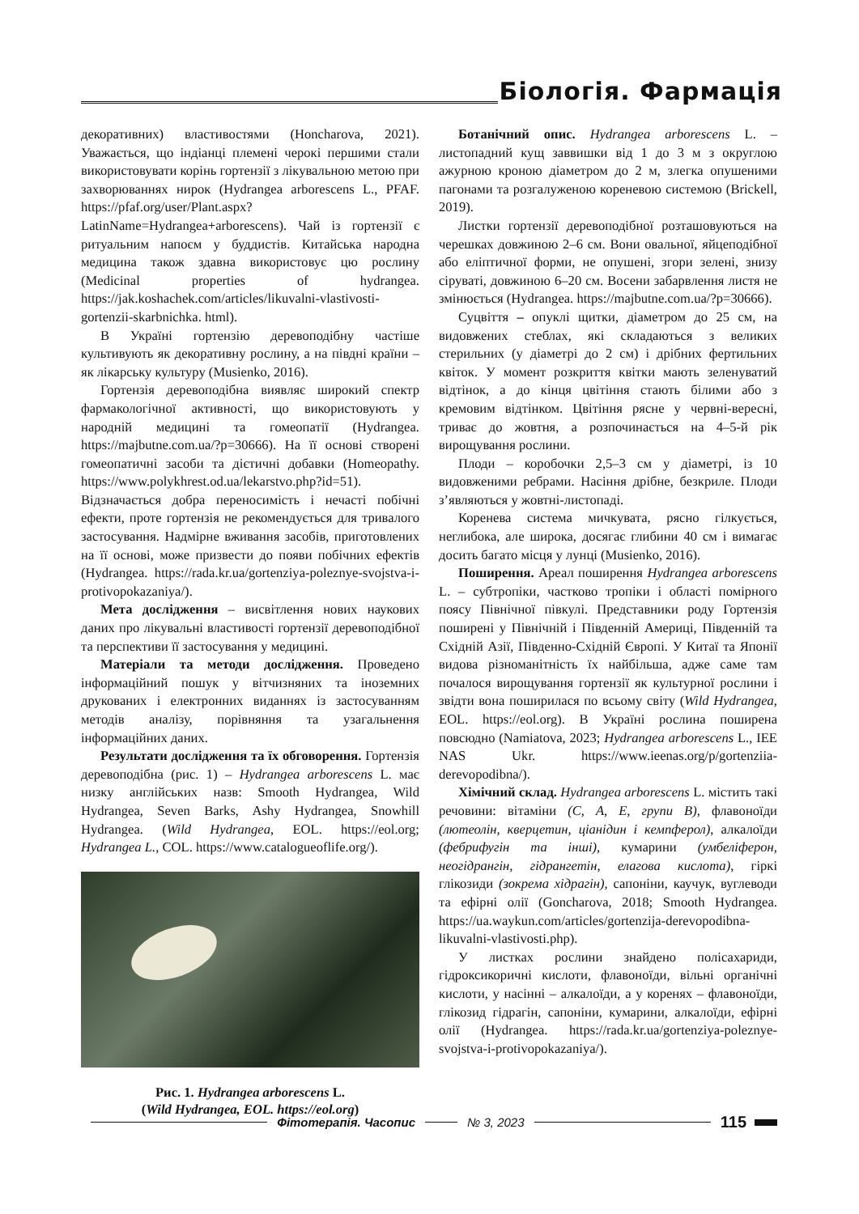Біологія. Фармація
декоративних) властивостями (Honcharova, 2021). Уважається, що індіанці племені черокі першими стали використовувати корінь гортензії з лікувальною метою при захворюваннях нирок (Hydrangea arborescens L., PFAF. https://pfaf.org/user/Plant.aspx?LatinName=Hydrangea+arborescens). Чай із гортензії є ритуальним напоєм у буддистів. Китайська народна медицина також здавна використовує цю рослину (Medicinal properties of hydrangea. https://jak.koshachek.com/articles/likuvalni-vlastivosti-gortenzii-skarbnichka. html).
В Україні гортензію деревоподібну частіше культивують як декоративну рослину, а на півдні країни – як лікарську культуру (Musienko, 2016).
Гортензія деревоподібна виявляє широкий спектр фармакологічної активності, що використовують у народній медицині та гомеопатії (Hydrangea. https://majbutne.com.ua/?p=30666). На її основі створені гомеопатичні засоби та дієтичні добавки (Homeopathy. https://www.polykhrest.od.ua/lekarstvo.php?id=51). Відзначається добра переносимість і нечасті побічні ефекти, проте гортензія не рекомендується для тривалого застосування. Надмірне вживання засобів, приготовлених на її основі, може призвести до появи побічних ефектів (Hydrangea. https://rada.kr.ua/gortenziya-poleznye-svojstva-i-protivopokazaniya/).
Мета дослідження – висвітлення нових наукових даних про лікувальні властивості гортензії деревоподібної та перспективи її застосування у медицині.
Матеріали та методи дослідження. Проведено інформаційний пошук у вітчизняних та іноземних друкованих і електронних виданнях із застосуванням методів аналізу, порівняння та узагальнення інформаційних даних.
Результати дослідження та їх обговорення. Гортензія деревоподібна (рис. 1) – Hydrangea arborescens L. має низку англійських назв: Smooth Hydrangea, Wild Hydrangea, Seven Barks, Ashy Hydrangea, Snowhill Hydrangea. (Wild Hydrangea, EOL. https://eol.org; Hydrangea L., COL. https://www.catalogueoflife.org/).
Рис. 1. Hydrangea arborescens L.
(Wild Hydrangea, EOL. https://eol.org)
Ботанічний опис. Hydrangea arborescens L. – листопадний кущ заввишки від 1 до 3 м з округлою ажурною кроною діаметром до 2 м, злегка опушеними пагонами та розгалуженою кореневою системою (Brickell, 2019).
Листки гортензії деревоподібної розташовуються на черешках довжиною 2–6 см. Вони овальної, яйцеподібної або еліптичної форми, не опушені, згори зелені, знизу сіруваті, довжиною 6–20 см. Восени забарвлення листя не змінюється (Hydrangea. https://majbutne.com.ua/?p=30666).
Суцвіття – опуклі щитки, діаметром до 25 см, на видовжених стеблах, які складаються з великих стерильних (у діаметрі до 2 см) і дрібних фертильних квіток. У момент розкриття квітки мають зеленуватий відтінок, а до кінця цвітіння стають білими або з кремовим відтінком. Цвітіння рясне у червні-вересні, триває до жовтня, а розпочинається на 4–5-й рік вирощування рослини.
Плоди – коробочки 2,5–3 см у діаметрі, із 10 видовженими ребрами. Насіння дрібне, безкриле. Плоди з’являються у жовтні-листопаді.
Коренева система мичкувата, рясно гілкується, неглибока, але широка, досягає глибини 40 см і вимагає досить багато місця у лунці (Musienko, 2016).
Поширення. Ареал поширення Hydrangea arborescens L. – субтропіки, частково тропіки і області помірного поясу Північної півкулі. Представники роду Гортензія поширені у Північній і Південній Америці, Південній та Східній Азії, Південно-Східній Європі. У Китаї та Японії видова різноманітність їх найбільша, адже саме там почалося вирощування гортензії як культурної рослини і звідти вона поширилася по всьому світу (Wild Hydrangea, EOL. https://eol.org). В Україні рослина поширена повсюдно (Namiatova, 2023; Hydrangea arborescens L., IEE NAS Ukr. https://www.ieenas.org/p/gortenziia-derevopodibna/).
Хімічний склад. Hydrangea arborescens L. містить такі речовини: вітаміни (С, А, Е, групи В), флавоноїди (лютеолін, кверцетин, ціанідин і кемпферол), алкалоїди (фебрифугін та інші), кумарини (умбеліферон, неогідрангін, гідрангетін, елагова кислота), гіркі глікозиди (зокрема хідрагін), сапоніни, каучук, вуглеводи та ефірні олії (Goncharova, 2018; Smooth Hydrangea. https://ua.waykun.com/articles/gortenzija-derevopodibna-likuvalni-vlastivosti.php).
У листках рослини знайдено полісахариди, гідроксикоричні кислоти, флавоноїди, вільні органічні кислоти, у насінні – алкалоїди, а у коренях – флавоноїди, глікозид гідрагін, сапоніни, кумарини, алкалоїди, ефірні олії (Hydrangea. https://rada.kr.ua/gortenziya-poleznye-svojstva-i-protivopokazaniya/).
Фітотерапія. Часопис № 3, 2023 115